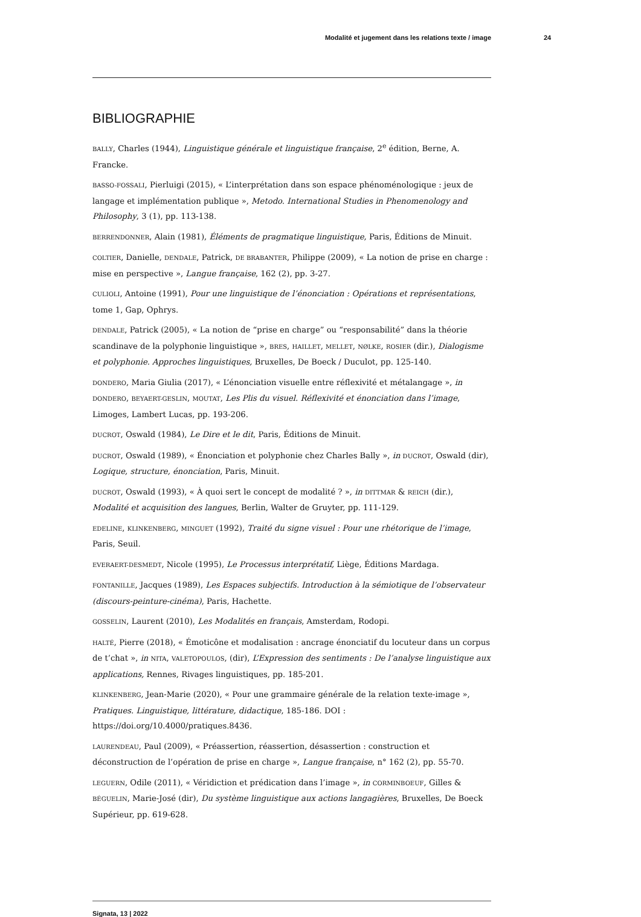Modalité et jugement dans les relations texte / image 24
BIBLIOGRAPHIE
BALLY, Charles (1944), Linguistique générale et linguistique française, 2<sup>e</sup> édition, Berne, A. Francke.
BASSO-FOSSALI, Pierluigi (2015), « L’interprétation dans son espace phénoménologique : jeux de langage et implémentation publique », Metodo. International Studies in Phenomenology and Philosophy, 3 (1), pp. 113-138.
BERRENDONNER, Alain (1981), Éléments de pragmatique linguistique, Paris, Éditions de Minuit.
COLTIER, Danielle, DENDALE, Patrick, DE BRABANTER, Philippe (2009), « La notion de prise en charge : mise en perspective », Langue française, 162 (2), pp. 3-27.
CULIOLI, Antoine (1991), Pour une linguistique de l’énonciation : Opérations et représentations, tome 1, Gap, Ophrys.
DENDALE, Patrick (2005), « La notion de “prise en charge” ou “responsabilité” dans la théorie scandinave de la polyphonie linguistique », BRES, HAILLET, MELLET, NØLKE, ROSIER (dir.), Dialogisme et polyphonie. Approches linguistiques, Bruxelles, De Boeck / Duculot, pp. 125-140.
DONDERO, Maria Giulia (2017), « L’énonciation visuelle entre réflexivité et métalangage », in DONDERO, BEYAERT-GESLIN, MOUTAT, Les Plis du visuel. Réflexivité et énonciation dans l’image, Limoges, Lambert Lucas, pp. 193-206.
DUCROT, Oswald (1984), Le Dire et le dit, Paris, Éditions de Minuit.
DUCROT, Oswald (1989), « Énonciation et polyphonie chez Charles Bally », in DUCROT, Oswald (dir), Logique, structure, énonciation, Paris, Minuit.
DUCROT, Oswald (1993), « À quoi sert le concept de modalité ? », in DITTMAR & REICH (dir.), Modalité et acquisition des langues, Berlin, Walter de Gruyter, pp. 111-129.
EDELINE, KLINKENBERG, MINGUET (1992), Traité du signe visuel : Pour une rhétorique de l’image, Paris, Seuil.
EVERAERT-DESMEDT, Nicole (1995), Le Processus interprétatif, Liège, Éditions Mardaga.
FONTANILLE, Jacques (1989), Les Espaces subjectifs. Introduction à la sémiotique de l’observateur (discours-peinture-cinéma), Paris, Hachette.
GOSSELIN, Laurent (2010), Les Modalités en français, Amsterdam, Rodopi.
HALTÉ, Pierre (2018), « Émoticône et modalisation : ancrage énonciatif du locuteur dans un corpus de t’chat », in NITA, VALETOPOULOS, (dir), L’Expression des sentiments : De l’analyse linguistique aux applications, Rennes, Rivages linguistiques, pp. 185-201.
KLINKENBERG, Jean-Marie (2020), « Pour une grammaire générale de la relation texte-image », Pratiques. Linguistique, littérature, didactique, 185-186. DOI : https://doi.org/10.4000/pratiques.8436.
LAURENDEAU, Paul (2009), « Préassertion, réassertion, désassertion : construction et déconstruction de l’opération de prise en charge », Langue française, n° 162 (2), pp. 55-70.
LEGUERN, Odile (2011), « Véridiction et prédication dans l’image », in CORMINBOEUF, Gilles & BÉGUELIN, Marie-José (dir), Du système linguistique aux actions langagières, Bruxelles, De Boeck Supérieur, pp. 619-628.
Signata, 13 | 2022